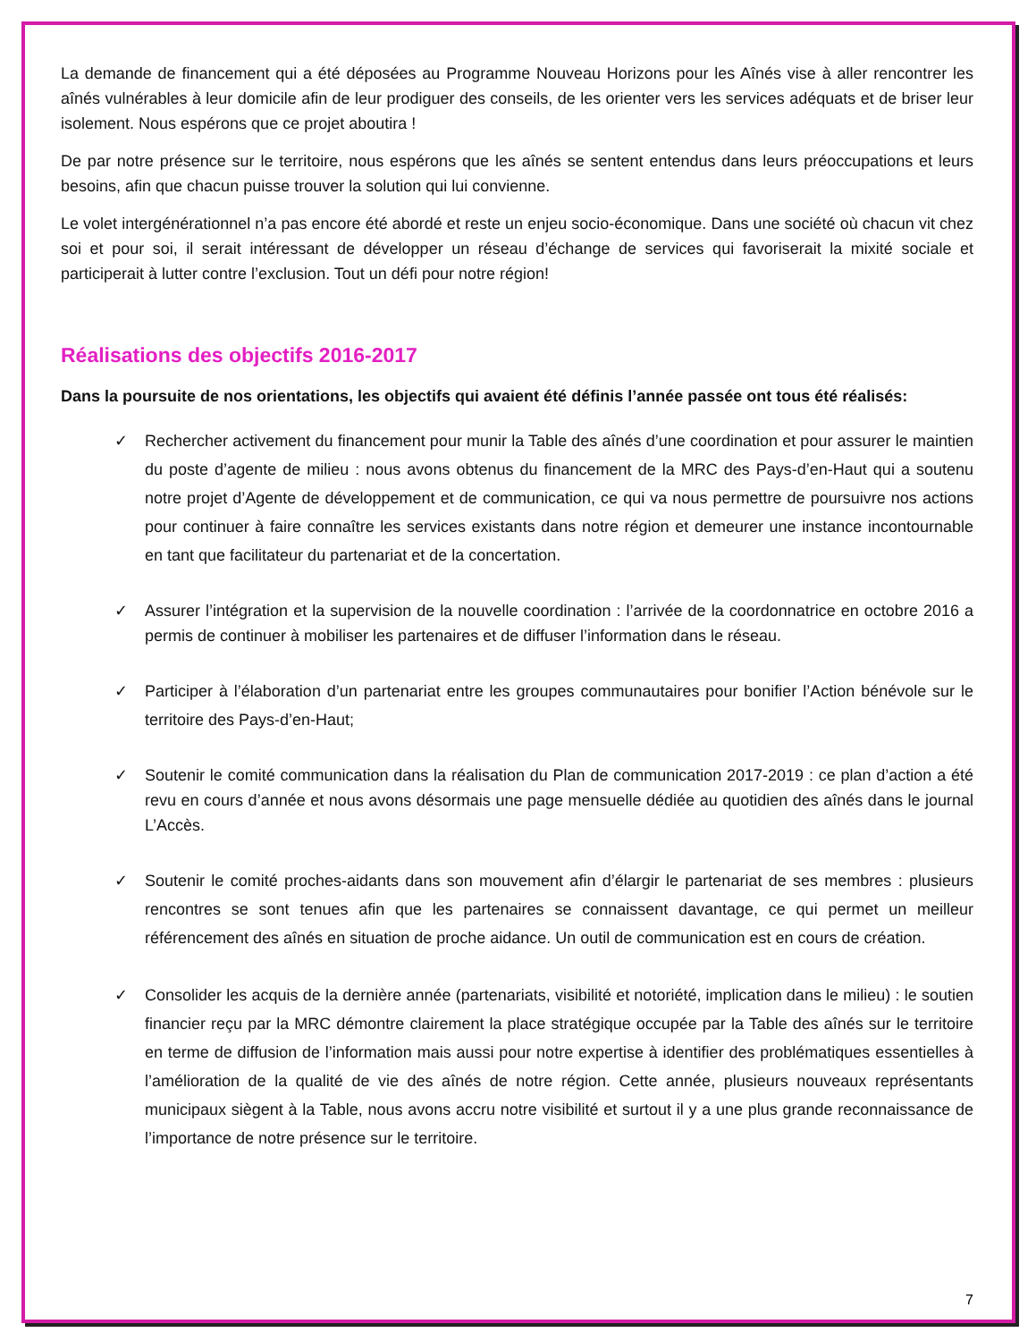La demande de financement qui a été déposées au Programme Nouveau Horizons pour les Aînés vise à aller rencontrer les aînés vulnérables à leur domicile afin de leur prodiguer des conseils, de les orienter vers les services adéquats et de briser leur isolement. Nous espérons que ce projet aboutira !
De par notre présence sur le territoire, nous espérons que les aînés se sentent entendus dans leurs préoccupations et leurs besoins, afin que chacun puisse trouver la solution qui lui convienne.
Le volet intergénérationnel n’a pas encore été abordé et reste un enjeu socio-économique. Dans une société où chacun vit chez soi et pour soi, il serait intéressant de développer un réseau d’échange de services qui favoriserait la mixité sociale et participerait à lutter contre l’exclusion. Tout un défi pour notre région!
Réalisations des objectifs 2016-2017
Dans la poursuite de nos orientations, les objectifs qui avaient été définis l’année passée ont tous été réalisés:
✓ Rechercher activement du financement pour munir la Table des aînés d’une coordination et pour assurer le maintien du poste d’agente de milieu : nous avons obtenus du financement de la MRC des Pays-d’en-Haut qui a soutenu notre projet d’Agente de développement et de communication, ce qui va nous permettre de poursuivre nos actions pour continuer à faire connaître les services existants dans notre région et demeurer une instance incontournable en tant que facilitateur du partenariat et de la concertation.
✓ Assurer l’intégration et la supervision de la nouvelle coordination : l’arrivée de la coordonnatrice en octobre 2016 a permis de continuer à mobiliser les partenaires et de diffuser l’information dans le réseau.
✓ Participer à l’élaboration d’un partenariat entre les groupes communautaires pour bonifier l’Action bénévole sur le territoire des Pays-d’en-Haut;
✓ Soutenir le comité communication dans la réalisation du Plan de communication 2017-2019 : ce plan d’action a été revu en cours d’année et nous avons désormais une page mensuelle dédiée au quotidien des aînés dans le journal L’Accès.
✓ Soutenir le comité proches-aidants dans son mouvement afin d’élargir le partenariat de ses membres : plusieurs rencontres se sont tenues afin que les partenaires se connaissent davantage, ce qui permet un meilleur référencement des aînés en situation de proche aidance. Un outil de communication est en cours de création.
✓ Consolider les acquis de la dernière année (partenariats, visibilité et notoriété, implication dans le milieu) : le soutien financier reçu par la MRC démontre clairement la place stratégique occupée par la Table des aînés sur le territoire en terme de diffusion de l’information mais aussi pour notre expertise à identifier des problématiques essentielles à l’amélioration de la qualité de vie des aînés de notre région. Cette année, plusieurs nouveaux représentants municipaux siègent à la Table, nous avons accru notre visibilité et surtout il y a une plus grande reconnaissance de l’importance de notre présence sur le territoire.
7